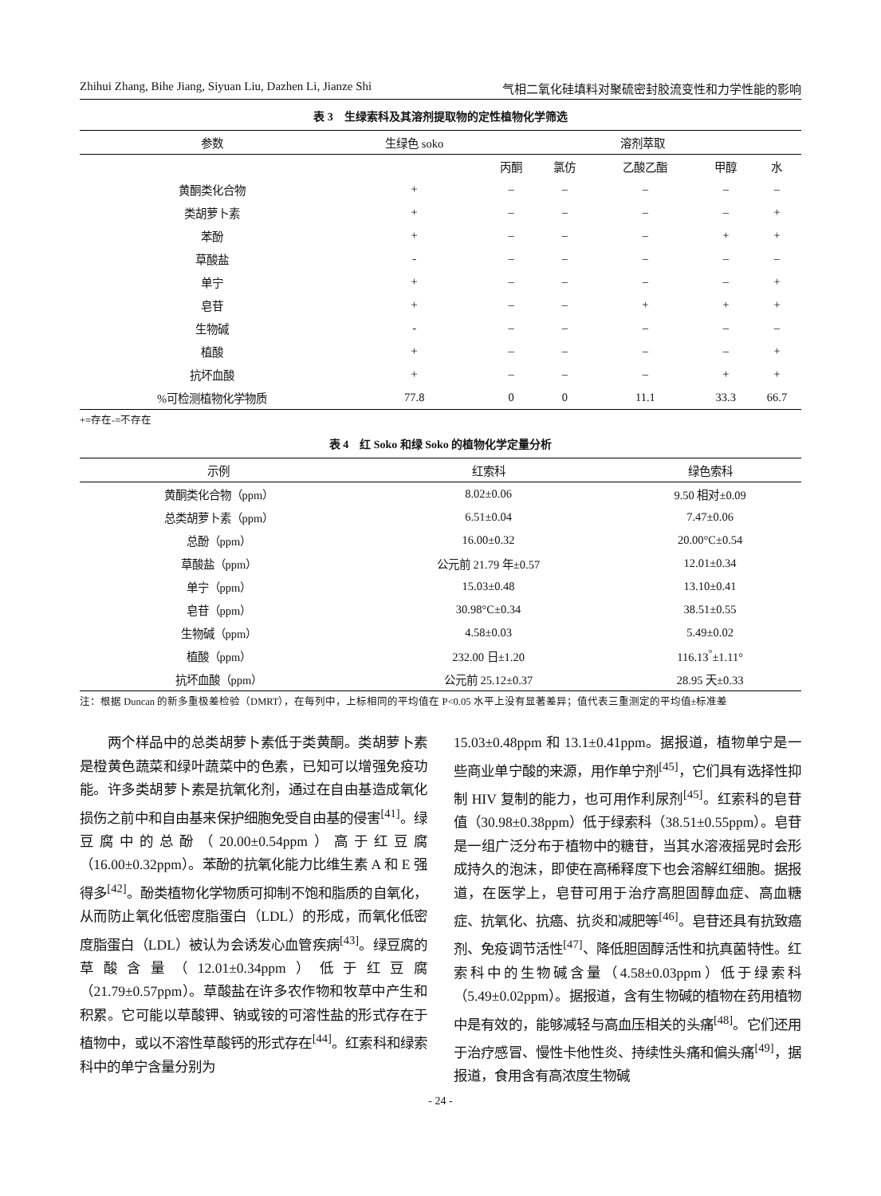Zhihui Zhang, Bihe Jiang, Siyuan Liu, Dazhen Li, Jianze Shi 气相二氧化硅填料对聚硫密封胶流变性和力学性能的影响
表 3　生绿索科及其溶剂提取物的定性植物化学筛选
| 参数 | 生绿色 soko | 溶剂萃取 | | | | |
| --- | --- | --- | --- | --- | --- | --- |
| | | 丙酮 | 氯仿 | 乙酸乙酯 | 甲醇 | 水 |
| 黄酮类化合物 | + | – | – | – | – | – |
| 类胡萝卜素 | + | – | – | – | – | + |
| 苯酚 | + | – | – | – | + | + |
| 草酸盐 | - | – | – | – | – | – |
| 单宁 | + | – | – | – | – | + |
| 皂苷 | + | – | – | + | + | + |
| 生物碱 | - | – | – | – | – | – |
| 植酸 | + | – | – | – | – | + |
| 抗坏血酸 | + | – | – | – | + | + |
| %可检测植物化学物质 | 77.8 | 0 | 0 | 11.1 | 33.3 | 66.7 |
+=存在-=不存在
表 4　红 Soko 和绿 Soko 的植物化学定量分析
| 示例 | 红索科 | 绿色索科 |
| --- | --- | --- |
| 黄酮类化合物（ppm） | 8.02±0.06 | 9.50 相对±0.09 |
| 总类胡萝卜素（ppm） | 6.51±0.04 | 7.47±0.06 |
| 总酚（ppm） | 16.00±0.32 | 20.00°C±0.54 |
| 草酸盐（ppm） | 公元前 21.79 年±0.57 | 12.01±0.34 |
| 单宁（ppm） | 15.03±0.48 | 13.10±0.41 |
| 皂苷（ppm） | 30.98°C±0.34 | 38.51±0.55 |
| 生物碱（ppm） | 4.58±0.03 | 5.49±0.02 |
| 植酸（ppm） | 232.00 日±1.20 | 116.13<sup>°</sup>±1.11° |
| 抗坏血酸（ppm） | 公元前 25.12±0.37 | 28.95 天±0.33 |
注：根据 Duncan 的新多重极差检验（DMRT），在每列中，上标相同的平均值在 P<0.05 水平上没有显著差异；值代表三重测定的平均值±标准差
　　两个样品中的总类胡萝卜素低于类黄酮。类胡萝卜素是橙黄色蔬菜和绿叶蔬菜中的色素，已知可以增强免疫功能。许多类胡萝卜素是抗氧化剂，通过在自由基造成氧化损伤之前中和自由基来保护细胞免受自由基的侵害<sup>[41]</sup>。绿豆腐中的总酚（20.00±0.54ppm）高于红豆腐（16.00±0.32ppm）。苯酚的抗氧化能力比维生素 A 和 E 强得多<sup>[42]</sup>。酚类植物化学物质可抑制不饱和脂质的自氧化，从而防止氧化低密度脂蛋白（LDL）的形成，而氧化低密度脂蛋白（LDL）被认为会诱发心血管疾病<sup>[43]</sup>。绿豆腐的草酸含量（12.01±0.34ppm）低于红豆腐（21.79±0.57ppm）。草酸盐在许多农作物和牧草中产生和积累。它可能以草酸钾、钠或铵的可溶性盐的形式存在于植物中，或以不溶性草酸钙的形式存在<sup>[44]</sup>。红索科和绿索科中的单宁含量分别为
15.03±0.48ppm 和 13.1±0.41ppm。据报道，植物单宁是一些商业单宁酸的来源，用作单宁剂<sup>[45]</sup>，它们具有选择性抑制 HIV 复制的能力，也可用作利尿剂<sup>[45]</sup>。红索科的皂苷值（30.98±0.38ppm）低于绿索科（38.51±0.55ppm）。皂苷是一组广泛分布于植物中的糖苷，当其水溶液摇晃时会形成持久的泡沫，即使在高稀释度下也会溶解红细胞。据报道，在医学上，皂苷可用于治疗高胆固醇血症、高血糖症、抗氧化、抗癌、抗炎和减肥等<sup>[46]</sup>。皂苷还具有抗致癌剂、免疫调节活性<sup>[47]</sup>、降低胆固醇活性和抗真菌特性。红索科中的生物碱含量（4.58±0.03ppm）低于绿索科（5.49±0.02ppm）。据报道，含有生物碱的植物在药用植物中是有效的，能够减轻与高血压相关的头痛<sup>[48]</sup>。它们还用于治疗感冒、慢性卡他性炎、持续性头痛和偏头痛<sup>[49]</sup>，据报道，食用含有高浓度生物碱
- 24 -